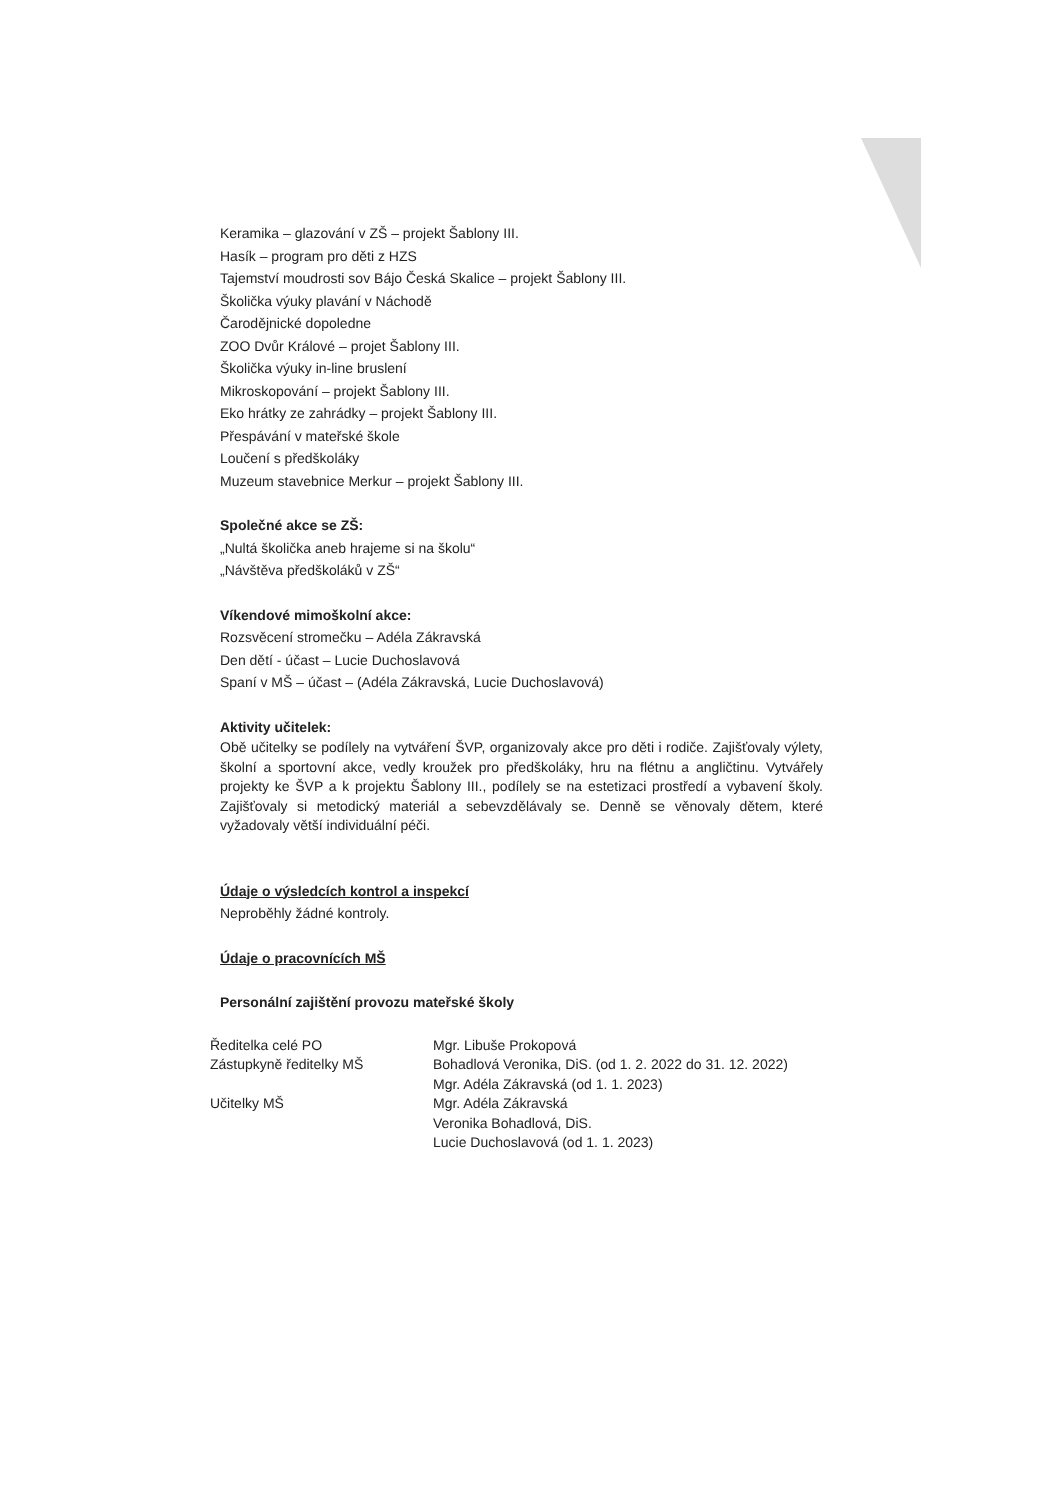Keramika – glazování v ZŠ – projekt Šablony III.
Hasík – program pro děti z HZS
Tajemství moudrosti sov Bájo Česká Skalice – projekt Šablony III.
Školička výuky plavání v Náchodě
Čarodějnické dopoledne
ZOO Dvůr Králové – projet Šablony III.
Školička výuky in-line bruslení
Mikroskopování – projekt Šablony III.
Eko hrátky ze zahrádky – projekt Šablony III.
Přespávání v mateřské škole
Loučení s předškoláky
Muzeum stavebnice Merkur – projekt Šablony III.
Společné akce se ZŠ:
„Nultá školička aneb hrajeme si na školu“
„Návštěva předškoláků v ZŠ“
Víkendové mimoškolní akce:
Rozsvěcení stromečku – Adéla Zákravská
Den dětí - účast – Lucie Duchoslavová
Spaní v MŠ – účast – (Adéla Zákravská, Lucie Duchoslavová)
Aktivity učitelek:
Obě učitelky se podílely na vytváření ŠVP, organizovaly akce pro děti i rodiče. Zajišťovaly výlety, školní a sportovní akce, vedly kroužek pro předškoláky, hru na flétnu a angličtinu. Vytvářely projekty ke ŠVP a k projektu Šablony III., podílely se na estetizaci prostředí a vybavení školy. Zajišťovaly si metodický materiál a sebevzdělávaly se. Denně se věnovaly dětem, které vyžadovaly větší individuální péči.
Údaje o výsledcích kontrol a inspekcí
Neproběhly žádné kontroly.
Údaje o pracovnících MŠ
Personální zajištění provozu mateřské školy
Ředitelka celé PO Mgr. Libuše Prokopová
Zástupkyně ředitelky MŠ Bohadlová Veronika, DiS. (od 1. 2. 2022 do 31. 12. 2022)
Mgr. Adéla Zákravská (od 1. 1. 2023)
Učitelky MŠ Mgr. Adéla Zákravská
Veronika Bohadlová, DiS.
Lucie Duchoslavová (od 1. 1. 2023)